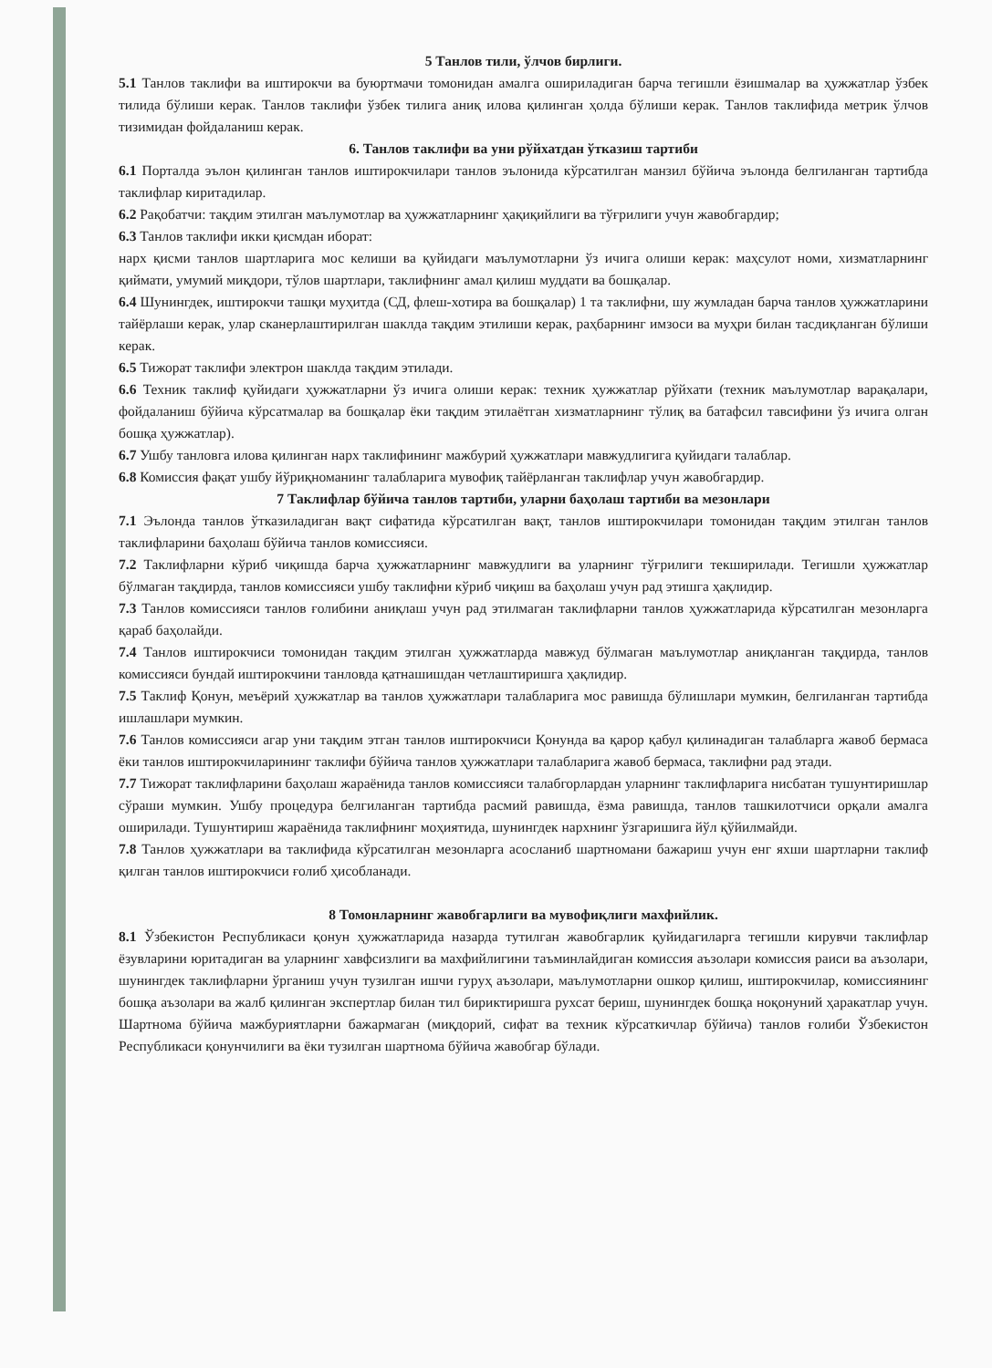5 Танлов тили, ўлчов бирлиги.
5.1 Танлов таклифи ва иштирокчи ва буюртмачи томонидан амалга ошириладиган барча тегишли ёзишмалар ва ҳужжатлар ўзбек тилида бўлиши керак. Танлов таклифи ўзбек тилига аниқ илова қилинган ҳолда бўлиши керак. Танлов таклифида метрик ўлчов тизимидан фойдаланиш керак.
6. Танлов таклифи ва уни рўйхатдан ўтказиш тартиби
6.1 Порталда эълон қилинган танлов иштирокчилари танлов эълонида кўрсатилган манзил бўйича эълонда белгиланган тартибда таклифлар киритадилар.
6.2 Рақобатчи: тақдим этилган маълумотлар ва ҳужжатларнинг ҳақиқийлиги ва тўғрилиги учун жавобгардир;
6.3 Танлов таклифи икки қисмдан иборат:
нарх қисми танлов шартларига мос келиши ва қуйидаги маълумотларни ўз ичига олиши керак: маҳсулот номи, хизматларнинг қиймати, умумий миқдори, тўлов шартлари, таклифнинг амал қилиш муддати ва бошқалар.
6.4 Шунингдек, иштирокчи ташқи муҳитда (СД, флеш-хотира ва бошқалар) 1 та таклифни, шу жумладан барча танлов ҳужжатларини тайёрлаши керак, улар сканерлаштирилган шаклда тақдим этилиши керак, раҳбарнинг имзоси ва муҳри билан тасдиқланган бўлиши керак.
6.5 Тижорат таклифи электрон шаклда тақдим этилади.
6.6 Техник таклиф қуйидаги ҳужжатларни ўз ичига олиши керак: техник ҳужжатлар рўйхати (техник маълумотлар варақалари, фойдаланиш бўйича кўрсатмалар ва бошқалар ёки тақдим этилаётган хизматларнинг тўлиқ ва батафсил тавсифини ўз ичига олган бошқа ҳужжатлар).
6.7 Ушбу танловга илова қилинган нарх таклифининг мажбурий ҳужжатлари мавжудлигига қуйидаги талаблар.
6.8 Комиссия фақат ушбу йўриқноманинг талабларига мувофиқ тайёрланган таклифлар учун жавобгардир.
7 Таклифлар бўйича танлов тартиби, уларни баҳолаш тартиби ва мезонлари
7.1 Эълонда танлов ўтказиладиган вақт сифатида кўрсатилган вақт, танлов иштирокчилари томонидан тақдим этилган танлов таклифларини баҳолаш бўйича танлов комиссияси.
7.2 Таклифларни кўриб чиқишда барча ҳужжатларнинг мавжудлиги ва уларнинг тўғрилиги текширилади. Тегишли ҳужжатлар бўлмаган тақдирда, танлов комиссияси ушбу таклифни кўриб чиқиш ва баҳолаш учун рад этишга ҳақлидир.
7.3 Танлов комиссияси танлов ғолибини аниқлаш учун рад этилмаган таклифларни танлов ҳужжатларида кўрсатилган мезонларга қараб баҳолайди.
7.4 Танлов иштирокчиси томонидан тақдим этилган ҳужжатларда мавжуд бўлмаган маълумотлар аниқланган тақдирда, танлов комиссияси бундай иштирокчини танловда қатнашишдан четлаштиришга ҳақлидир.
7.5 Таклиф Қонун, меъёрий ҳужжатлар ва танлов ҳужжатлари талабларига мос равишда бўлишлари мумкин, белгиланган тартибда ишлашлари мумкин.
7.6 Танлов комиссияси агар уни тақдим этган танлов иштирокчиси Қонунда ва қарор қабул қилинадиган талабларга жавоб бермаса ёки танлов иштирокчиларининг таклифи бўйича танлов ҳужжатлари талабларига жавоб бермаса, таклифни рад этади.
7.7 Тижорат таклифларини баҳолаш жараёнида танлов комиссияси талабгорлардан уларнинг таклифларига нисбатан тушунтиришлар сўраши мумкин. Ушбу процедура белгиланган тартибда расмий равишда, ёзма равишда, танлов ташкилотчиси орқали амалга оширилади. Тушунтириш жараёнида таклифнинг моҳиятида, шунингдек нархнинг ўзгаришига йўл қўйилмайди.
7.8 Танлов ҳужжатлари ва таклифида кўрсатилган мезонларга асосланиб шартномани бажариш учун енг яхши шартларни таклиф қилган танлов иштирокчиси ғолиб ҳисобланади.
8 Томонларнинг жавобгарлиги ва мувофиқлиги махфийлик.
8.1 Ўзбекистон Республикаси қонун ҳужжатларида назарда тутилган жавобгарлик қуйидагиларга тегишли кирувчи таклифлар ёзувларини юритадиган ва уларнинг хавфсизлиги ва махфийлигини таъминлайдиган комиссия аъзолари комиссия раиси ва аъзолари, шунингдек таклифларни ўрганиш учун тузилган ишчи гуруҳ аъзолари, маълумотларни ошкор қилиш, иштирокчилар, комиссиянинг бошқа аъзолари ва жалб қилинган экспертлар билан тил бириктиришга рухсат бериш, шунингдек бошқа ноқонуний ҳаракатлар учун. Шартнома бўйича мажбуриятларни бажармаган (миқдорий, сифат ва техник кўрсаткичлар бўйича) танлов ғолиби Ўзбекистон Республикаси қонунчилиги ва ёки тузилган шартнома бўйича жавобгар бўлади.